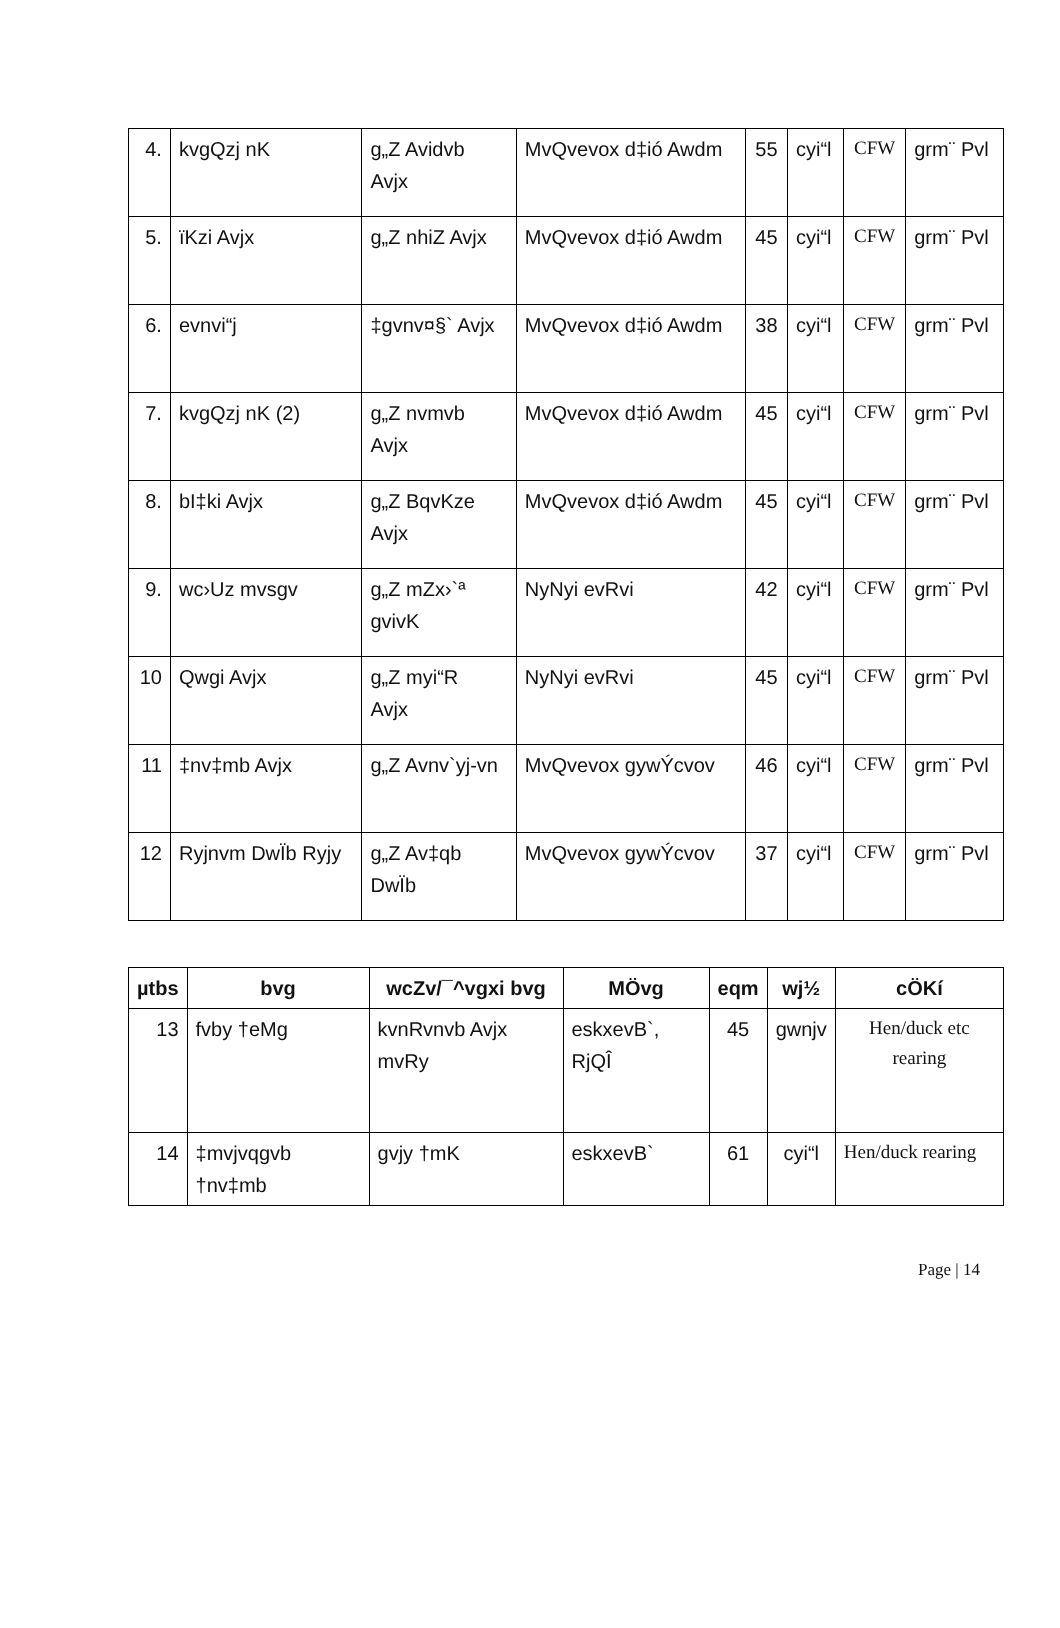| 4. | kvgQzj nK | g„Z Avidvb Avjx | MvQvevox d‡ió Awdm | 55 | cyi“l | CFW | grm¨ Pvl |
| 5. | ïKzi Avjx | g„Z nhiZ Avjx | MvQvevox d‡ió Awdm | 45 | cyi“l | CFW | grm¨ Pvl |
| 6. | evnvi“j | ‡gvnv¤§` Avjx | MvQvevox d‡ió Awdm | 38 | cyi“l | CFW | grm¨ Pvl |
| 7. | kvgQzj nK (2) | g„Z nvmvb Avjx | MvQvevox d‡ió Awdm | 45 | cyi“l | CFW | grm¨ Pvl |
| 8. | bI‡ki Avjx | g„Z BqvKze Avjx | MvQvevox d‡ió Awdm | 45 | cyi“l | CFW | grm¨ Pvl |
| 9. | wc›Uz mvsgv | g„Z mZx›`ª gvivK | NyNyi evRvi | 42 | cyi“l | CFW | grm¨ Pvl |
| 10 | Qwgi Avjx | g„Z myi“R Avjx | NyNyi evRvi | 45 | cyi“l | CFW | grm¨ Pvl |
| 11 | ‡nv‡mb Avjx | g„Z Avnv`yj-vn | MvQvevox gywÝcvov | 46 | cyi“l | CFW | grm¨ Pvl |
| 12 | Ryjnvm DwÏb Ryjy | g„Z Av‡qb DwÏb | MvQvevox gywÝcvov | 37 | cyi“l | CFW | grm¨ Pvl |
| µtbs | bvg | wcZv/¯^vgxi bvg | MÖvg | eqm | wj½ | cÖKí |
| --- | --- | --- | --- | --- | --- | --- |
| 13 | fvby †eMg | kvnRvnvb Avjx mvRy | eskxevB`, RjQÎ | 45 | gwnjv | Hen/duck etc rearing |
| 14 | ‡mvjvqgvb †nv‡mb | gvjy †mK | eskxevB` | 61 | cyi“l | Hen/duck rearing |
Page | 14